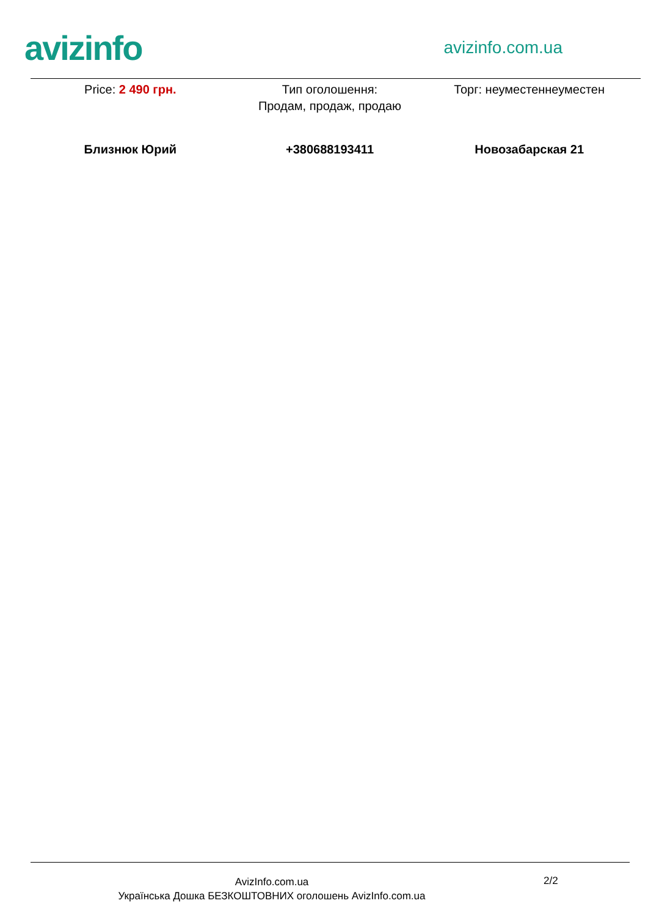avizinfo
avizinfo.com.ua
| Price: 2 490 грн. | Тип оголошення: Продам, продаж, продаю | Торг: неуместеннеуместен |
| Близнюк Юрий | +380688193411 | Новозабарская 21 |
AvizInfo.com.ua
Українська Дошка БЕЗКОШТОВНИХ оголошень AvizInfo.com.ua
2/2